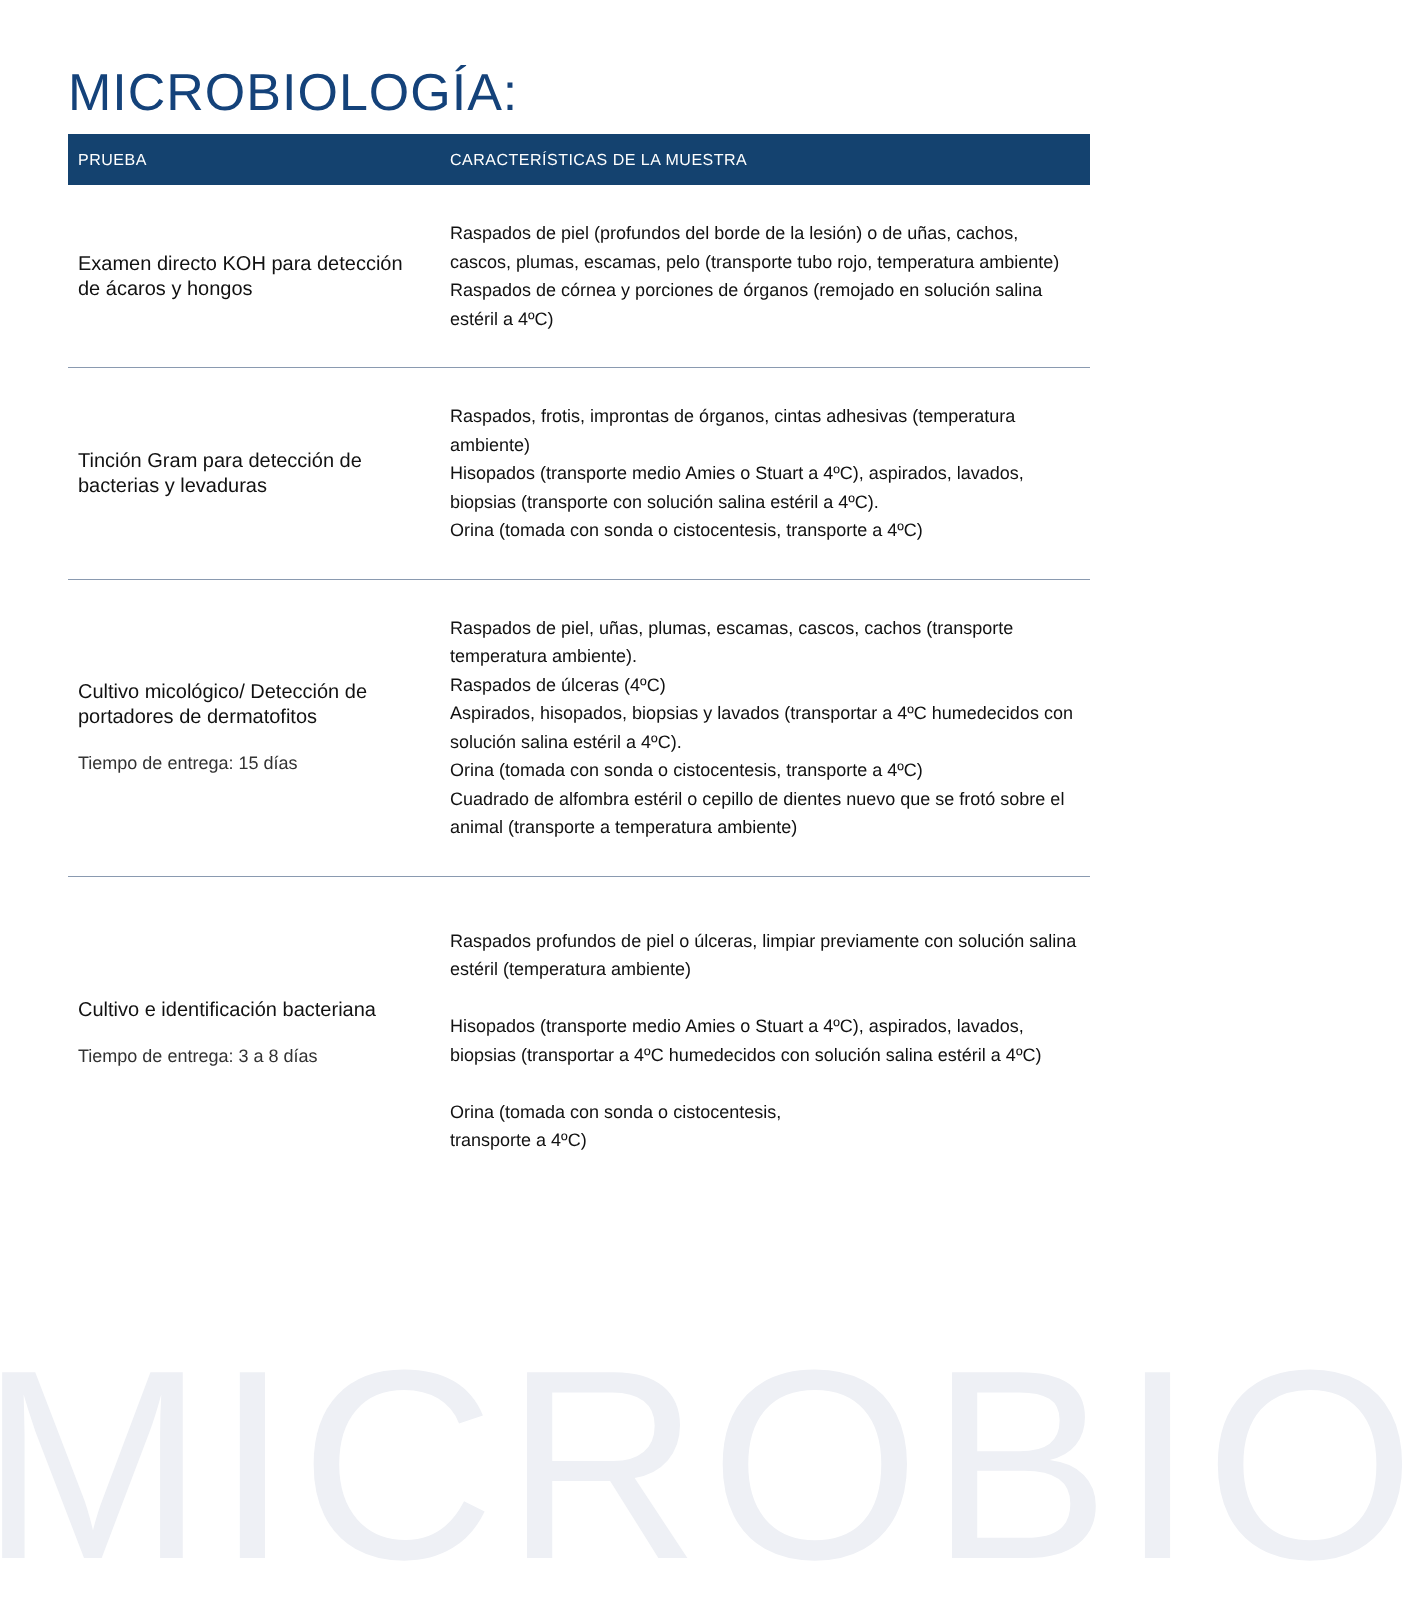MICROBIOLOGÍA:
| PRUEBA | CARACTERÍSTICAS DE LA MUESTRA |
| --- | --- |
| Examen directo KOH para detección de ácaros y hongos | Raspados de piel (profundos del borde de la lesión) o de uñas, cachos, cascos, plumas, escamas, pelo (transporte tubo rojo, temperatura ambiente) Raspados de córnea y porciones de órganos (remojado en solución salina estéril a 4ºC) |
| Tinción Gram para detección de bacterias y levaduras | Raspados, frotis, improntas de órganos, cintas adhesivas (temperatura ambiente) Hisopados (transporte medio Amies o Stuart a 4ºC), aspirados, lavados, biopsias (transporte con solución salina estéril a 4ºC). Orina (tomada con sonda o cistocentesis, transporte a 4ºC) |
| Cultivo micológico/ Detección de portadores de dermatofitos Tiempo de entrega: 15 días | Raspados de piel, uñas, plumas, escamas, cascos, cachos (transporte temperatura ambiente). Raspados de úlceras (4ºC) Aspirados, hisopados, biopsias y lavados (transportar a 4ºC humedecidos con solución salina estéril a 4ºC). Orina (tomada con sonda o cistocentesis, transporte a 4ºC) Cuadrado de alfombra estéril o cepillo de dientes nuevo que se frotó sobre el animal (transporte a temperatura ambiente) |
| Cultivo e identificación bacteriana Tiempo de entrega: 3 a 8 días | Raspados profundos de piel o úlceras, limpiar previamente con solución salina estéril (temperatura ambiente) Hisopados (transporte medio Amies o Stuart a 4ºC), aspirados, lavados, biopsias (transportar a 4ºC humedecidos con solución salina estéril a 4ºC) Orina (tomada con sonda o cistocentesis, transporte a 4ºC) |
MICROBIO